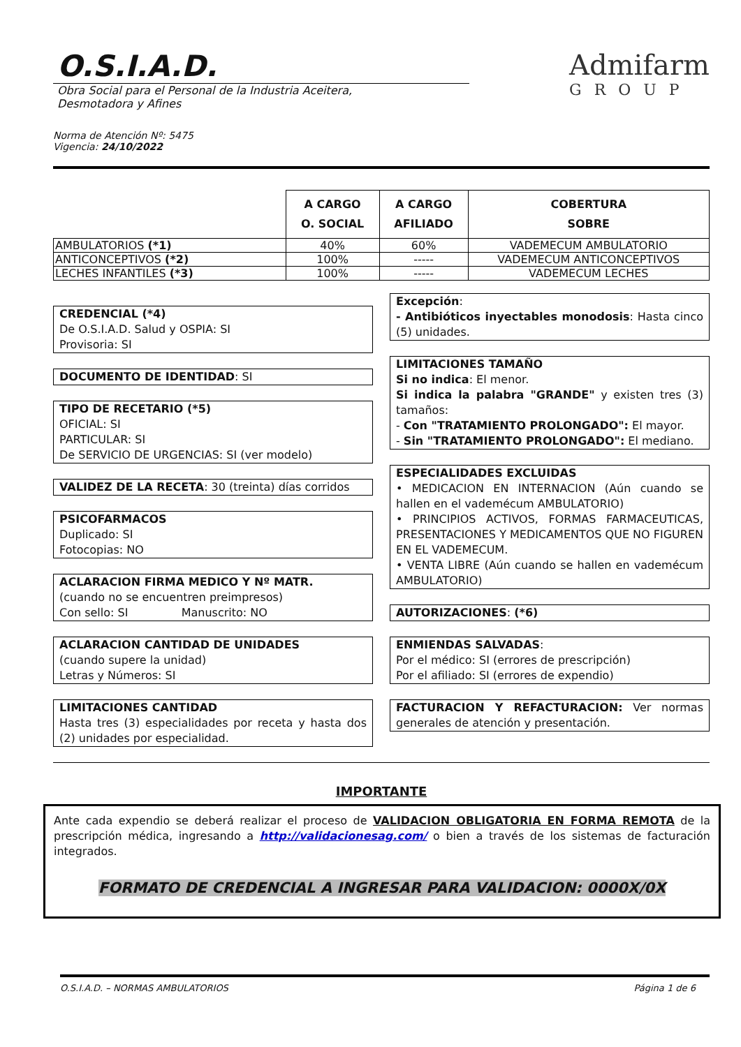O.S.I.A.D.
Obra Social para el Personal de la Industria Aceitera,
Desmotadora y Afines
Admifarm
GROUP
Norma de Atención Nº: 5475
Vigencia: 24/10/2022
| | A CARGO O. SOCIAL | A CARGO AFILIADO | COBERTURA SOBRE |
| --- | --- | --- | --- |
| AMBULATORIOS (*1) | 40% | 60% | VADEMECUM AMBULATORIO |
| ANTICONCEPTIVOS (*2) | 100% | ----- | VADEMECUM ANTICONCEPTIVOS |
| LECHES INFANTILES (*3) | 100% | ----- | VADEMECUM LECHES |
CREDENCIAL (*4)
De O.S.I.A.D. Salud y OSPIA: SI
Provisoria: SI
DOCUMENTO DE IDENTIDAD: SI
TIPO DE RECETARIO (*5)
OFICIAL: SI
PARTICULAR: SI
De SERVICIO DE URGENCIAS: SI (ver modelo)
VALIDEZ DE LA RECETA: 30 (treinta) días corridos
PSICOFARMACOS
Duplicado: SI
Fotocopias: NO
ACLARACION FIRMA MEDICO Y Nº MATR.
(cuando no se encuentren preimpresos)
Con sello: SI Manuscrito: NO
ACLARACION CANTIDAD DE UNIDADES
(cuando supere la unidad)
Letras y Números: SI
LIMITACIONES CANTIDAD
Hasta tres (3) especialidades por receta y hasta dos (2) unidades por especialidad.
Excepción:
- Antibióticos inyectables monodosis: Hasta cinco (5) unidades.
LIMITACIONES TAMAÑO
Si no indica: El menor.
Si indica la palabra "GRANDE" y existen tres (3) tamaños:
- Con "TRATAMIENTO PROLONGADO": El mayor.
- Sin "TRATAMIENTO PROLONGADO": El mediano.
ESPECIALIDADES EXCLUIDAS
• MEDICACION EN INTERNACION (Aún cuando se hallen en el vademécum AMBULATORIO)
• PRINCIPIOS ACTIVOS, FORMAS FARMACEUTICAS, PRESENTACIONES Y MEDICAMENTOS QUE NO FIGUREN EN EL VADEMECUM.
• VENTA LIBRE (Aún cuando se hallen en vademécum AMBULATORIO)
AUTORIZACIONES: (*6)
ENMIENDAS SALVADAS:
Por el médico: SI (errores de prescripción)
Por el afiliado: SI (errores de expendio)
FACTURACION Y REFACTURACION: Ver normas generales de atención y presentación.
IMPORTANTE
Ante cada expendio se deberá realizar el proceso de VALIDACION OBLIGATORIA EN FORMA REMOTA de la prescripción médica, ingresando a http://validacionesag.com/ o bien a través de los sistemas de facturación integrados.
FORMATO DE CREDENCIAL A INGRESAR PARA VALIDACION: 0000X/0X
O.S.I.A.D. – NORMAS AMBULATORIOS Página 1 de 6